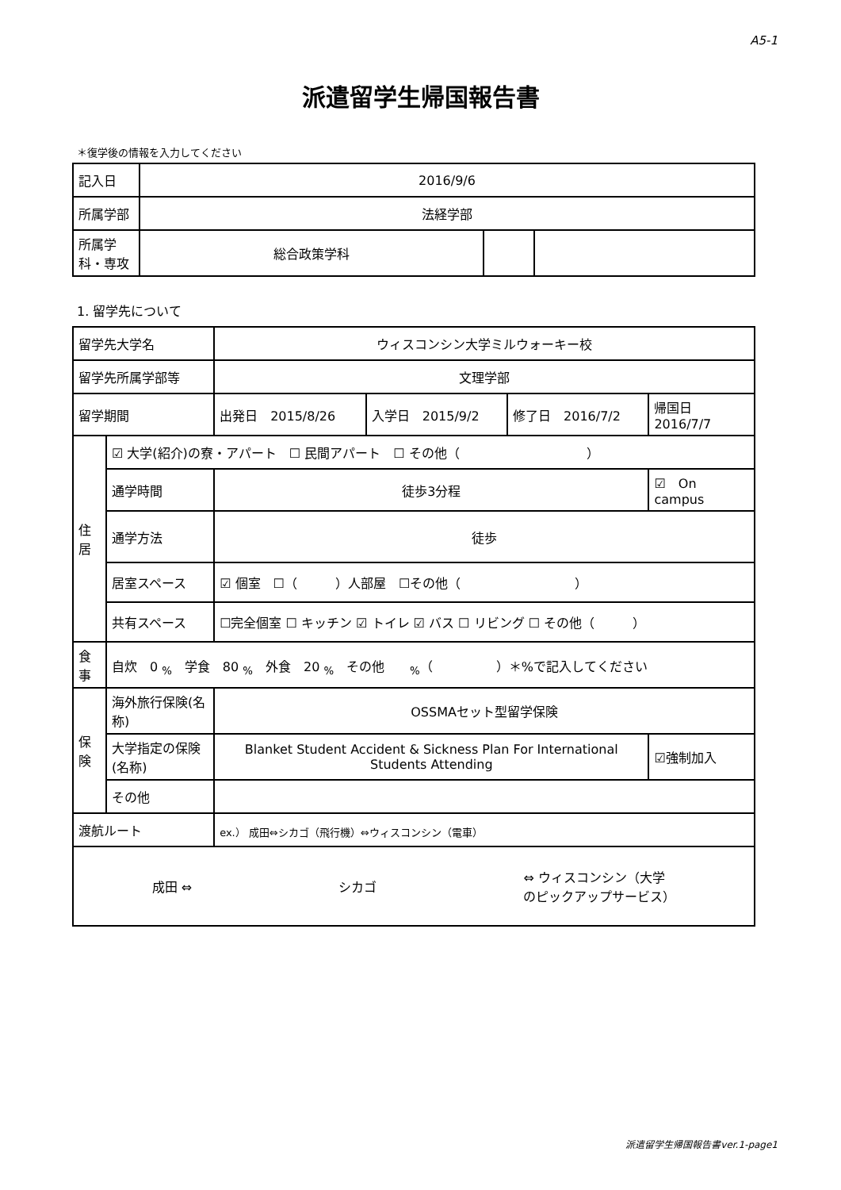A5-1
派遣留学生帰国報告書
＊復学後の情報を入力してください
| 記入日 | 2016/9/6 | | |
| 所属学部 | 法経学部 | | |
| 所属学科・専攻 | 総合政策学科 | | |
1. 留学先について
| 留学先大学名 | | ウィスコンシン大学ミルウォーキー校 | | | |
| 留学先所属学部等 | | 文理学部 | | | |
| 留学期間 | | 出発日 2015/8/26 | 入学日 2015/9/2 | 修了日 2016/7/2 | 帰国日 2016/7/7 |
| 住居 | ☑ 大学(紹介)の寮・アパート ☐ 民間アパート ☐ その他（ ） | | | | |
| | 通学時間 | 徒歩3分程 | | | ☑ On campus |
| | 通学方法 | 徒歩 | | | |
| | 居室スペース | ☑ 個室 ☐（ ）人部屋 ☐その他（ ） | | | |
| | 共有スペース | ☐完全個室 ☐ キッチン ☑ トイレ ☑ バス ☐ リビング ☐ その他（ ） | | | |
| 食事 | 自炊 0 <sub>%</sub> 学食 80 <sub>%</sub> 外食 20 <sub>%</sub> その他 <sub>%</sub>（ ）＊%で記入してください | | | | |
| 保険 | 海外旅行保険(名称) | OSSMAセット型留学保険 | | | |
| | 大学指定の保険(名称) | Blanket Student Accident & Sickness Plan For International Students Attending | | | ☑強制加入 |
| | その他 | | | | |
| 渡航ルート | | ex.） 成田⇔シカゴ（飛行機）⇔ウィスコンシン（電車） | | | |
| 成田 ⇔ シカゴ ⇔ ウィスコンシン（大学 のピックアップサービス） | | | | | |
派遣留学生帰国報告書ver.1-page1